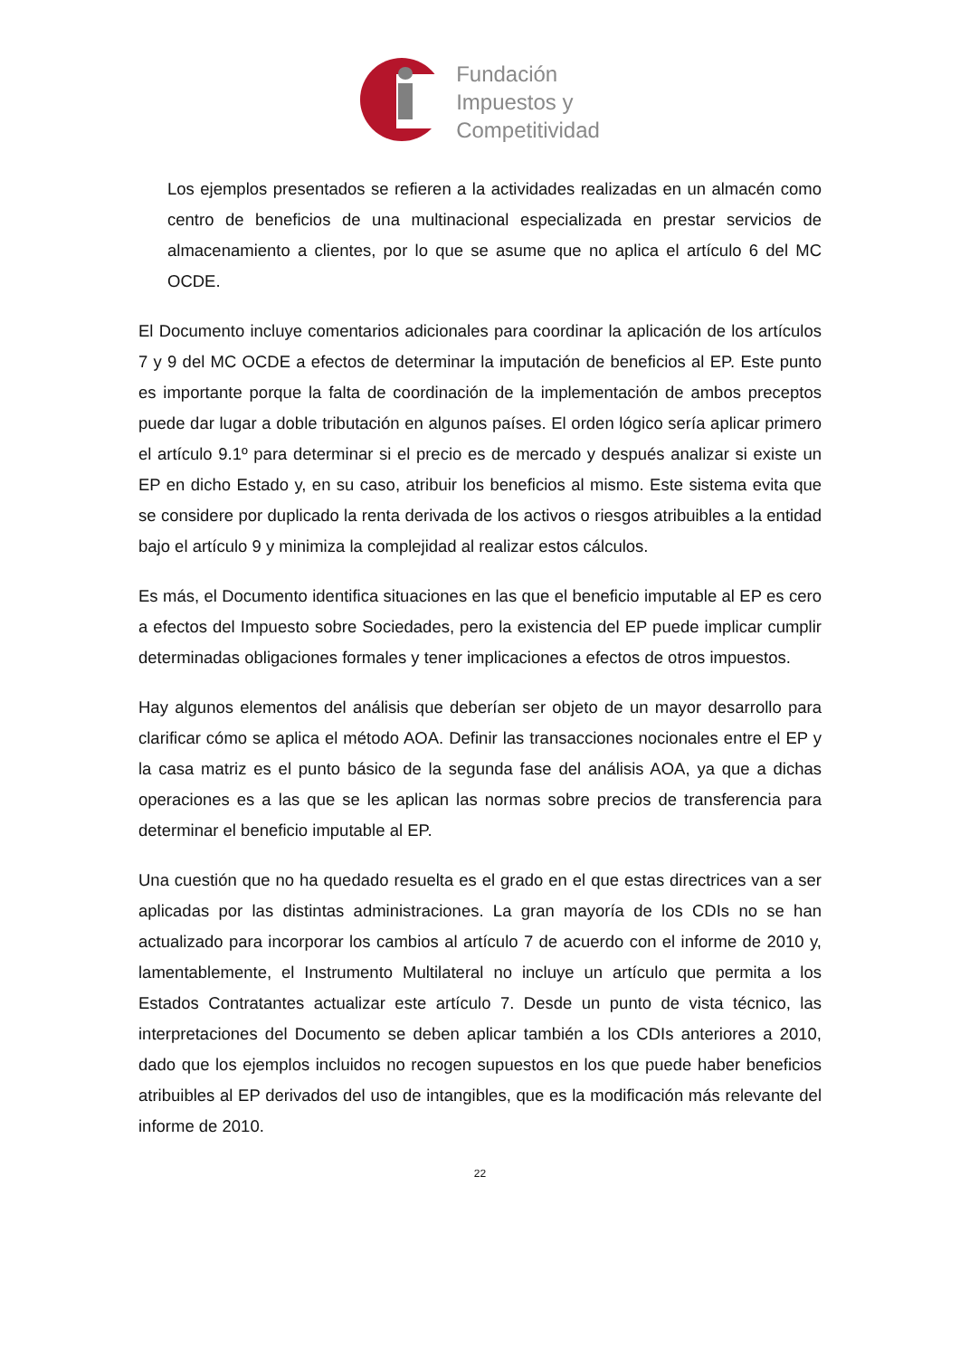Fundación
Impuestos y
Competitividad
Los ejemplos presentados se refieren a la actividades realizadas en un almacén como centro de beneficios de una multinacional especializada en prestar servicios de almacenamiento a clientes, por lo que se asume que no aplica el artículo 6 del MC OCDE.
El Documento incluye comentarios adicionales para coordinar la aplicación de los artículos 7 y 9 del MC OCDE a efectos de determinar la imputación de beneficios al EP. Este punto es importante porque la falta de coordinación de la implementación de ambos preceptos puede dar lugar a doble tributación en algunos países. El orden lógico sería aplicar primero el artículo 9.1º para determinar si el precio es de mercado y después analizar si existe un EP en dicho Estado y, en su caso, atribuir los beneficios al mismo. Este sistema evita que se considere por duplicado la renta derivada de los activos o riesgos atribuibles a la entidad bajo el artículo 9 y minimiza la complejidad al realizar estos cálculos.
Es más, el Documento identifica situaciones en las que el beneficio imputable al EP es cero a efectos del Impuesto sobre Sociedades, pero la existencia del EP puede implicar cumplir determinadas obligaciones formales y tener implicaciones a efectos de otros impuestos.
Hay algunos elementos del análisis que deberían ser objeto de un mayor desarrollo para clarificar cómo se aplica el método AOA. Definir las transacciones nocionales entre el EP y la casa matriz es el punto básico de la segunda fase del análisis AOA, ya que a dichas operaciones es a las que se les aplican las normas sobre precios de transferencia para determinar el beneficio imputable al EP.
Una cuestión que no ha quedado resuelta es el grado en el que estas directrices van a ser aplicadas por las distintas administraciones. La gran mayoría de los CDIs no se han actualizado para incorporar los cambios al artículo 7 de acuerdo con el informe de 2010 y, lamentablemente, el Instrumento Multilateral no incluye un artículo que permita a los Estados Contratantes actualizar este artículo 7. Desde un punto de vista técnico, las interpretaciones del Documento se deben aplicar también a los CDIs anteriores a 2010, dado que los ejemplos incluidos no recogen supuestos en los que puede haber beneficios atribuibles al EP derivados del uso de intangibles, que es la modificación más relevante del informe de 2010.
22